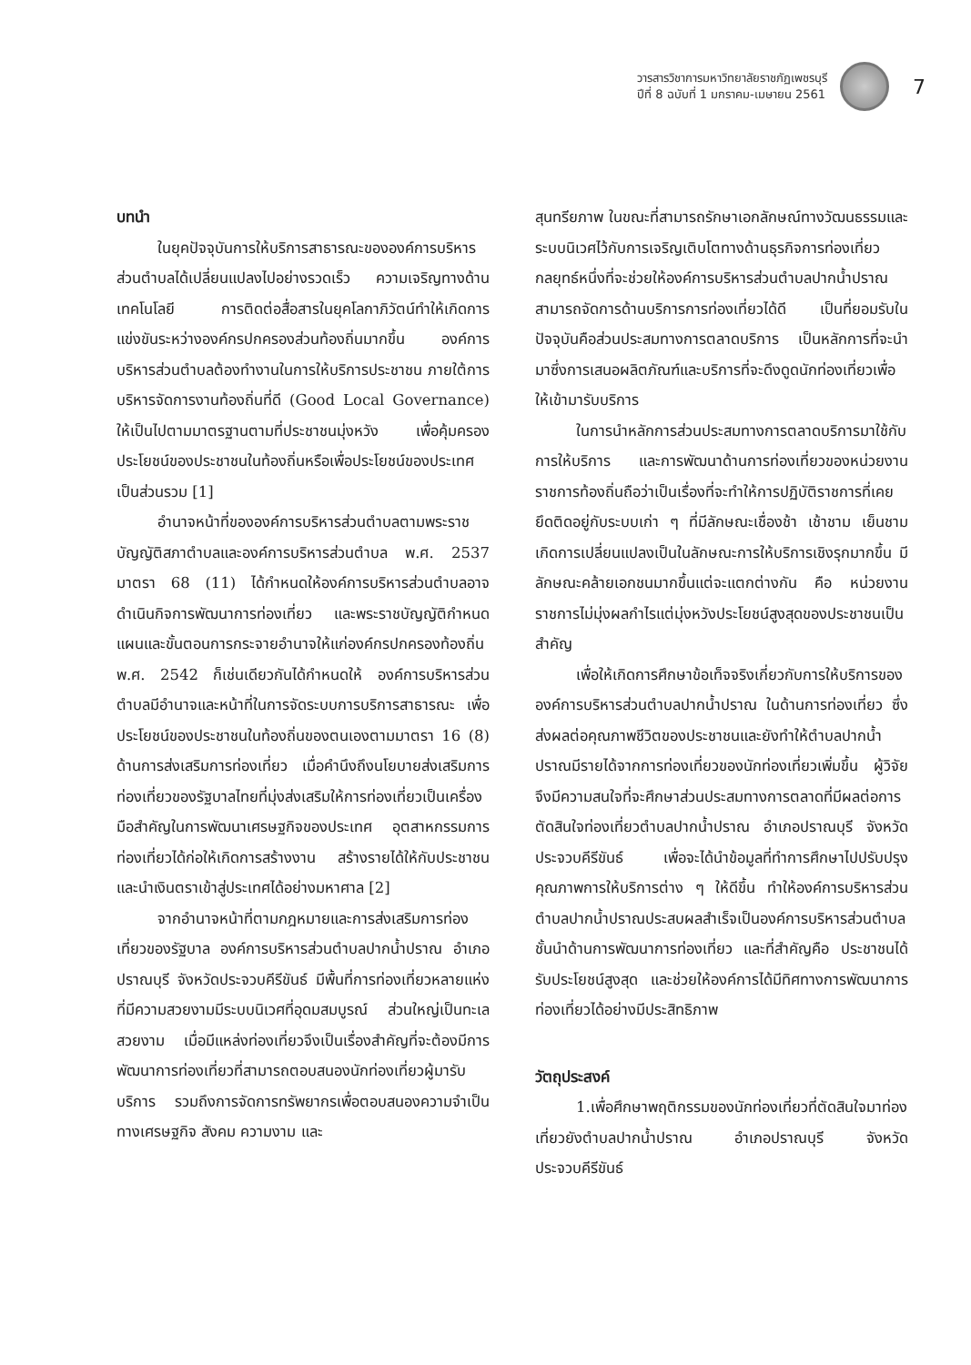วารสารวิชาการมหาวิทยาลัยราชภัฏเพชรบุรี
ปีที่ 8 ฉบับที่ 1 มกราคม-เมษายน 2561
7
บทนำ
ในยุคปัจจุบันการให้บริการสาธารณะขององค์การบริหารส่วนตำบลได้เปลี่ยนแปลงไปอย่างรวดเร็ว ความเจริญทางด้านเทคโนโลยี การติดต่อสื่อสารในยุคโลกาภิวัตน์ทำให้เกิดการแข่งขันระหว่างองค์กรปกครองส่วนท้องถิ่นมากขึ้น องค์การบริหารส่วนตำบลต้องทำงานในการให้บริการประชาชน ภายใต้การบริหารจัดการงานท้องถิ่นที่ดี (Good Local Governance) ให้เป็นไปตามมาตรฐานตามที่ประชาชนมุ่งหวัง เพื่อคุ้มครองประโยชน์ของประชาชนในท้องถิ่นหรือเพื่อประโยชน์ของประเทศเป็นส่วนรวม [1]
อำนาจหน้าที่ขององค์การบริหารส่วนตำบลตามพระราชบัญญัติสภาตำบลและองค์การบริหารส่วนตำบล พ.ศ. 2537 มาตรา 68 (11) ได้กำหนดให้องค์การบริหารส่วนตำบลอาจดำเนินกิจการพัฒนาการท่องเที่ยว และพระราชบัญญัติกำหนดแผนและขั้นตอนการกระจายอำนาจให้แก่องค์กรปกครองท้องถิ่น พ.ศ. 2542 ก็เช่นเดียวกันได้กำหนดให้ องค์การบริหารส่วนตำบลมีอำนาจและหน้าที่ในการจัดระบบการบริการสาธารณะ เพื่อประโยชน์ของประชาชนในท้องถิ่นของตนเองตามมาตรา 16 (8) ด้านการส่งเสริมการท่องเที่ยว เมื่อคำนึงถึงนโยบายส่งเสริมการท่องเที่ยวของรัฐบาลไทยที่มุ่งส่งเสริมให้การท่องเที่ยวเป็นเครื่องมือสำคัญในการพัฒนาเศรษฐกิจของประเทศ อุตสาหกรรมการท่องเที่ยวได้ก่อให้เกิดการสร้างงาน สร้างรายได้ให้กับประชาชน และนำเงินตราเข้าสู่ประเทศได้อย่างมหาศาล [2]
จากอำนาจหน้าที่ตามกฎหมายและการส่งเสริมการท่องเที่ยวของรัฐบาล องค์การบริหารส่วนตำบลปากน้ำปราณ อำเภอปราณบุรี จังหวัดประจวบคีรีขันธ์ มีพื้นที่การท่องเที่ยวหลายแห่งที่มีความสวยงามมีระบบนิเวศที่อุดมสมบูรณ์ ส่วนใหญ่เป็นทะเลสวยงาม เมื่อมีแหล่งท่องเที่ยวจึงเป็นเรื่องสำคัญที่จะต้องมีการพัฒนาการท่องเที่ยวที่สามารถตอบสนองนักท่องเที่ยวผู้มารับบริการ รวมถึงการจัดการทรัพยากรเพื่อตอบสนองความจำเป็นทางเศรษฐกิจ สังคม ความงาม และ
สุนทรียภาพ ในขณะที่สามารถรักษาเอกลักษณ์ทางวัฒนธรรมและระบบนิเวศไว้กับการเจริญเติบโตทางด้านธุรกิจการท่องเที่ยว กลยุทธ์หนึ่งที่จะช่วยให้องค์การบริหารส่วนตำบลปากน้ำปราณ สามารถจัดการด้านบริการการท่องเที่ยวได้ดี เป็นที่ยอมรับในปัจจุบันคือส่วนประสมทางการตลาดบริการ เป็นหลักการที่จะนำมาซึ่งการเสนอผลิตภัณฑ์และบริการที่จะดึงดูดนักท่องเที่ยวเพื่อให้เข้ามารับบริการ
ในการนำหลักการส่วนประสมทางการตลาดบริการมาใช้กับการให้บริการ และการพัฒนาด้านการท่องเที่ยวของหน่วยงานราชการท้องถิ่นถือว่าเป็นเรื่องที่จะทำให้การปฏิบัติราชการที่เคยยึดติดอยู่กับระบบเก่า ๆ ที่มีลักษณะเชื่องช้า เช้าชาม เย็นชาม เกิดการเปลี่ยนแปลงเป็นในลักษณะการให้บริการเชิงรุกมากขึ้น มีลักษณะคล้ายเอกชนมากขึ้นแต่จะแตกต่างกัน คือ หน่วยงานราชการไม่มุ่งผลกำไรแต่มุ่งหวังประโยชน์สูงสุดของประชาชนเป็นสำคัญ
เพื่อให้เกิดการศึกษาข้อเท็จจริงเกี่ยวกับการให้บริการขององค์การบริหารส่วนตำบลปากน้ำปราณ ในด้านการท่องเที่ยว ซึ่งส่งผลต่อคุณภาพชีวิตของประชาชนและยังทำให้ตำบลปากน้ำปราณมีรายได้จากการท่องเที่ยวของนักท่องเที่ยวเพิ่มขึ้น ผู้วิจัยจึงมีความสนใจที่จะศึกษาส่วนประสมทางการตลาดที่มีผลต่อการตัดสินใจท่องเที่ยวตำบลปากน้ำปราณ อำเภอปราณบุรี จังหวัดประจวบคีรีขันธ์ เพื่อจะได้นำข้อมูลที่ทำการศึกษาไปปรับปรุงคุณภาพการให้บริการต่าง ๆ ให้ดีขึ้น ทำให้องค์การบริหารส่วนตำบลปากน้ำปราณประสบผลสำเร็จเป็นองค์การบริหารส่วนตำบลชั้นนำด้านการพัฒนาการท่องเที่ยว และที่สำคัญคือ ประชาชนได้รับประโยชน์สูงสุด และช่วยให้องค์การได้มีทิศทางการพัฒนาการท่องเที่ยวได้อย่างมีประสิทธิภาพ
วัตถุประสงค์
1.เพื่อศึกษาพฤติกรรมของนักท่องเที่ยวที่ตัดสินใจมาท่องเที่ยวยังตำบลปากน้ำปราณ อำเภอปราณบุรี จังหวัดประจวบคีรีขันธ์